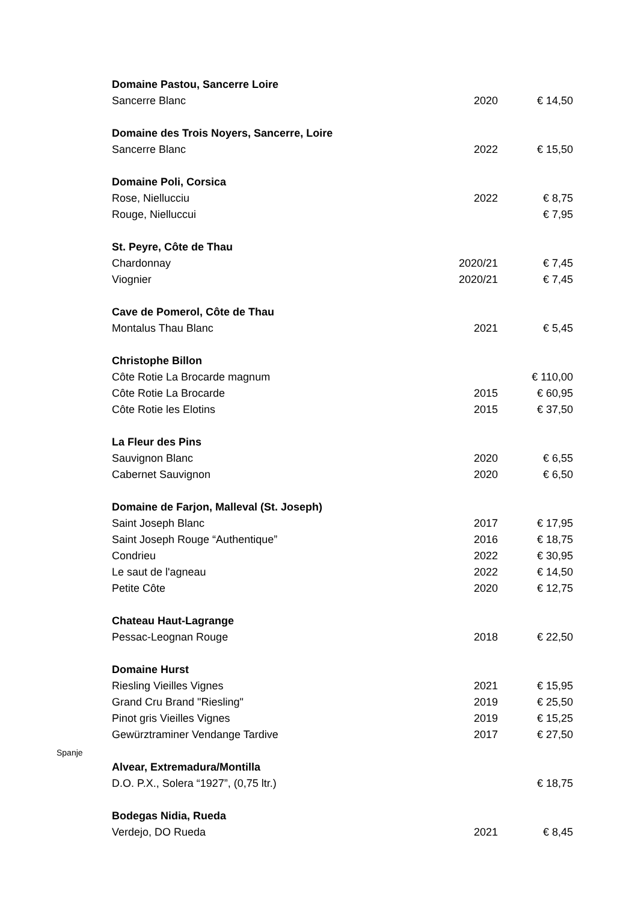| | Domaine Pastou, Sancerre Loire | | |
| | Sancerre Blanc | 2020 | € 14,50 |
| | Domaine des Trois Noyers, Sancerre, Loire | | |
| | Sancerre Blanc | 2022 | € 15,50 |
| | Domaine Poli, Corsica | | |
| | Rose, Niellucciu | 2022 | € 8,75 |
| | Rouge, Nielluccui | | € 7,95 |
| | St. Peyre, Côte de Thau | | |
| | Chardonnay | 2020/21 | € 7,45 |
| | Viognier | 2020/21 | € 7,45 |
| | Cave de Pomerol, Côte de Thau | | |
| | Montalus Thau Blanc | 2021 | € 5,45 |
| | Christophe Billon | | |
| | Côte Rotie La Brocarde magnum | | € 110,00 |
| | Côte Rotie La Brocarde | 2015 | € 60,95 |
| | Côte Rotie les Elotins | 2015 | € 37,50 |
| | La Fleur des Pins | | |
| | Sauvignon Blanc | 2020 | € 6,55 |
| | Cabernet Sauvignon | 2020 | € 6,50 |
| | Domaine de Farjon, Malleval (St. Joseph) | | |
| | Saint Joseph Blanc | 2017 | € 17,95 |
| | Saint Joseph Rouge “Authentique” | 2016 | € 18,75 |
| | Condrieu | 2022 | € 30,95 |
| | Le saut de l'agneau | 2022 | € 14,50 |
| | Petite Côte | 2020 | € 12,75 |
| | Chateau Haut-Lagrange | | |
| | Pessac-Leognan Rouge | 2018 | € 22,50 |
| | Domaine Hurst | | |
| | Riesling Vieilles Vignes | 2021 | € 15,95 |
| | Grand Cru Brand "Riesling" | 2019 | € 25,50 |
| | Pinot gris Vieilles Vignes | 2019 | € 15,25 |
| | Gewürztraminer Vendange Tardive | 2017 | € 27,50 |
| Spanje | | | |
| | Alvear, Extremadura/Montilla | | |
| | D.O. P.X., Solera “1927”, (0,75 ltr.) | | € 18,75 |
| | Bodegas Nidia, Rueda | | |
| | Verdejo, DO Rueda | 2021 | € 8,45 |